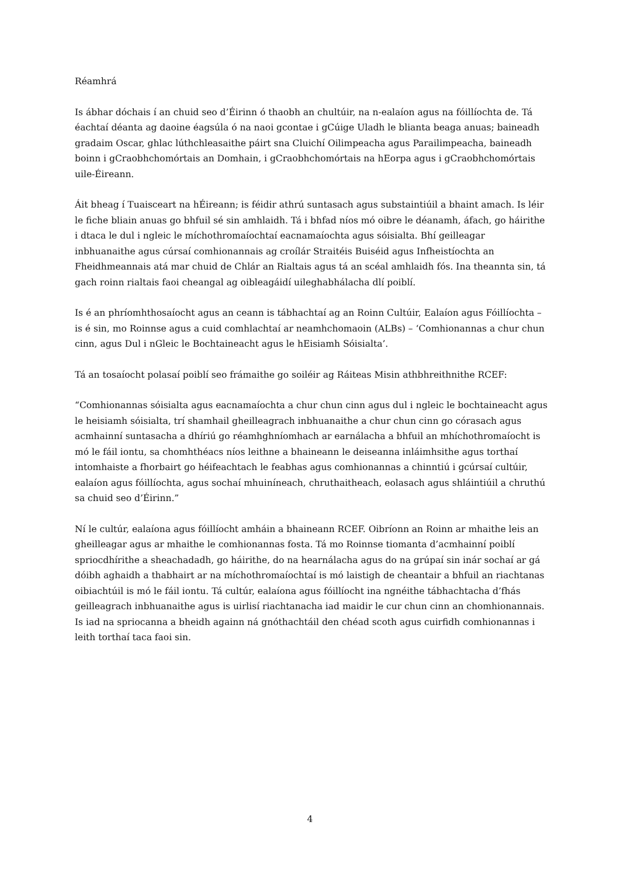Réamhrá
Is ábhar dóchais í an chuid seo d’Éirinn ó thaobh an chultúir, na n-ealaíon agus na fóillíochta de. Tá éachtaí déanta ag daoine éagsúla ó na naoi gcontae i gCúige Uladh le blianta beaga anuas; baineadh gradaim Oscar, ghlac lúthchleasaithe páirt sna Cluichí Oilimpeacha agus Parailimpeacha, baineadh boinn i gCraobhchomórtais an Domhain, i gCraobhchomórtais na hEorpa agus i gCraobhchomórtais uile-Éireann.
Áit bheag í Tuaisceart na hÉireann; is féidir athrú suntasach agus substaintiúil a bhaint amach. Is léir le fiche bliain anuas go bhfuil sé sin amhlaidh. Tá i bhfad níos mó oibre le déanamh, áfach, go háirithe i dtaca le dul i ngleic le míchothromaíochtaí eacnamaíochta agus sóisialta. Bhí geilleagar inbhuanaithe agus cúrsaí comhionannais ag croílár Straitéis Buiséid agus Infheistíochta an Fheidhmeannais atá mar chuid de Chlár an Rialtais agus tá an scéal amhlaidh fós. Ina theannta sin, tá gach roinn rialtais faoi cheangal ag oibleagáidí uileghabhálacha dlí poiblí.
Is é an phríomhthosaíocht agus an ceann is tábhachtaí ag an Roinn Cultúir, Ealaíon agus Fóillíochta – is é sin, mo Roinnse agus a cuid comhlachtaí ar neamhchomaoin (ALBs) – ‘Comhionannas a chur chun cinn, agus Dul i nGleic le Bochtaineacht agus le hEisiamh Sóisialta’.
Tá an tosaíocht polasaí poiblí seo frámaithe go soiléir ag Ráiteas Misin athbhreithnithe RCEF:
“Comhionannas sóisialta agus eacnamaíochta a chur chun cinn agus dul i ngleic le bochtaineacht agus le heisiamh sóisialta, trí shamhail gheilleagrach inbhuanaithe a chur chun cinn go córasach agus acmhainní suntasacha a dhíriú go réamhghníomhach ar earnálacha a bhfuil an mhíchothromaíocht is mó le fáil iontu, sa chomhthéacs níos leithne a bhaineann le deiseanna inláimhsithe agus torthaí intomhaiste a fhorbairt go héifeachtach le feabhas agus comhionannas a chinntiú i gcúrsaí cultúir, ealaíon agus fóillíochta, agus sochaí mhuiníneach, chruthaitheach, eolasach agus shláintiúil a chruthú sa chuid seo d’Éirinn.”
Ní le cultúr, ealaíona agus fóillíocht amháin a bhaineann RCEF. Oibríonn an Roinn ar mhaithe leis an gheilleagar agus ar mhaithe le comhionannas fosta. Tá mo Roinnse tiomanta d’acmhainní poiblí spriocdhírithe a sheachadadh, go háirithe, do na hearnálacha agus do na grúpaí sin inár sochaí ar gá dóibh aghaidh a thabhairt ar na míchothromaíochtaí is mó laistigh de cheantair a bhfuil an riachtanas oibiachtúil is mó le fáil iontu. Tá cultúr, ealaíona agus fóillíocht ina ngnéithe tábhachtacha d’fhás geilleagrach inbhuanaithe agus is uirlisí riachtanacha iad maidir le cur chun cinn an chomhionannais. Is iad na spriocanna a bheidh againn ná gnóthachtáil den chéad scoth agus cuirfidh comhionannas i leith torthaí taca faoi sin.
4